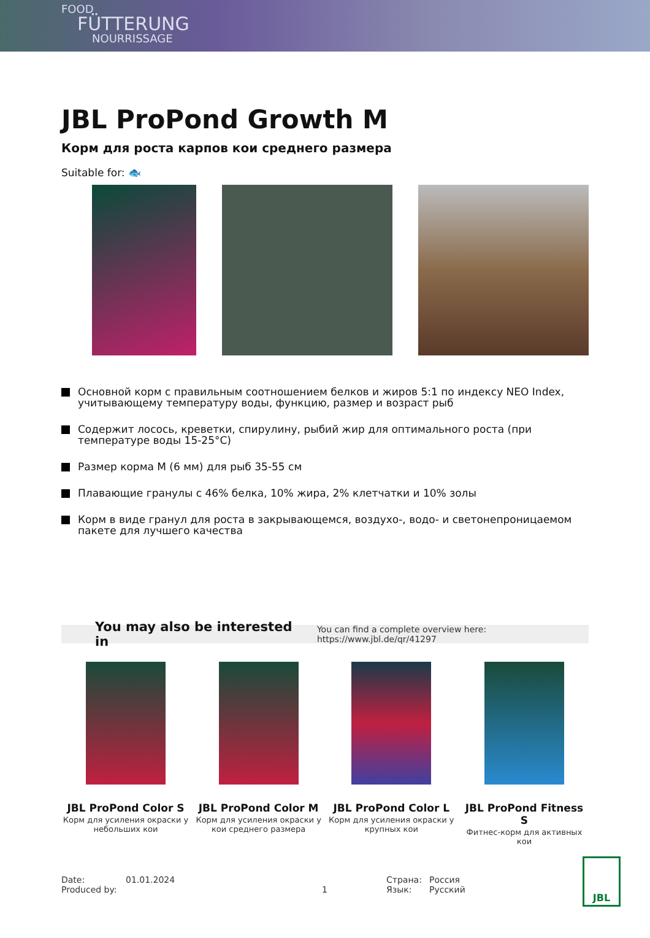FOOD
FÜTTERUNG
NOURRISSAGE
JBL ProPond Growth M
Корм для роста карпов кои среднего размера
Suitable for: 🐟
Основной корм с правильным соотношением белков и жиров 5:1 по индексу NEO Index, учитывающему температуру воды, функцию, размер и возраст рыб
Содержит лосось, креветки, спирулину, рыбий жир для оптимального роста (при температуре воды 15-25°C)
Размер корма M (6 мм) для рыб 35-55 см
Плавающие гранулы с 46% белка, 10% жира, 2% клетчатки и 10% золы
Корм в виде гранул для роста в закрывающемся, воздухо-, водо- и светонепроницаемом пакете для лучшего качества
You may also be interested in You can find a complete overview here: https://www.jbl.de/qr/41297
JBL ProPond Color S
Корм для усиления окраски у небольших кои
JBL ProPond Color M
Корм для усиления окраски у кои среднего размера
JBL ProPond Color L
Корм для усиления окраски у крупных кои
JBL ProPond Fitness S
Фитнес-корм для активных кои
Date:
Produced by:
01.01.2024
1 Страна:
Язык:
Россия
Русский
JBL